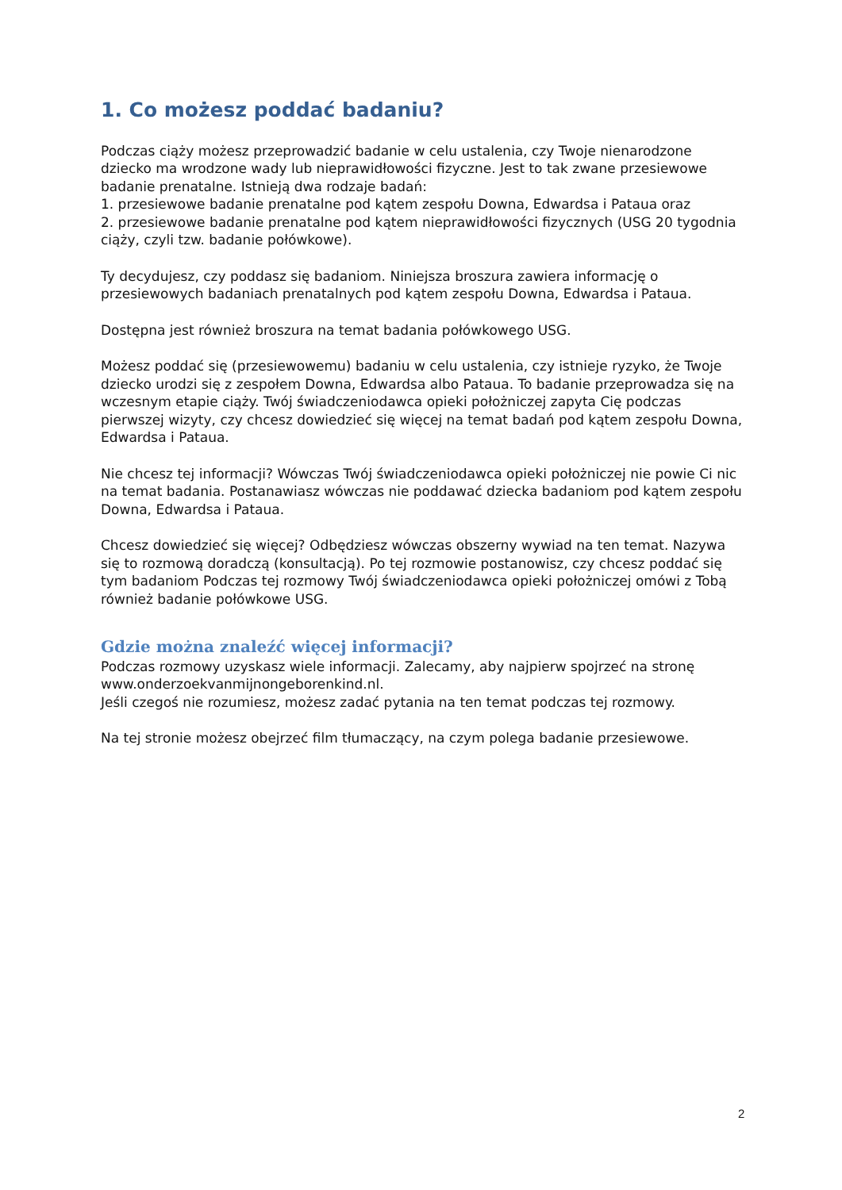1. Co możesz poddać badaniu?
Podczas ciąży możesz przeprowadzić badanie w celu ustalenia, czy Twoje nienarodzone dziecko ma wrodzone wady lub nieprawidłowości fizyczne. Jest to tak zwane przesiewowe badanie prenatalne. Istnieją dwa rodzaje badań:
1. przesiewowe badanie prenatalne pod kątem zespołu Downa, Edwardsa i Pataua oraz
2. przesiewowe badanie prenatalne pod kątem nieprawidłowości fizycznych (USG 20 tygodnia ciąży, czyli tzw. badanie połówkowe).
Ty decydujesz, czy poddasz się badaniom. Niniejsza broszura zawiera informację o przesiewowych badaniach prenatalnych pod kątem zespołu Downa, Edwardsa i Pataua.
Dostępna jest również broszura na temat badania połówkowego USG.
Możesz poddać się (przesiewowemu) badaniu w celu ustalenia, czy istnieje ryzyko, że Twoje dziecko urodzi się z zespołem Downa, Edwardsa albo Pataua. To badanie przeprowadza się na wczesnym etapie ciąży. Twój świadczeniodawca opieki położniczej zapyta Cię podczas pierwszej wizyty, czy chcesz dowiedzieć się więcej na temat badań pod kątem zespołu Downa, Edwardsa i Pataua.
Nie chcesz tej informacji? Wówczas Twój świadczeniodawca opieki położniczej nie powie Ci nic na temat badania. Postanawiasz wówczas nie poddawać dziecka badaniom pod kątem zespołu Downa, Edwardsa i Pataua.
Chcesz dowiedzieć się więcej? Odbędziesz wówczas obszerny wywiad na ten temat. Nazywa się to rozmową doradczą (konsultacją). Po tej rozmowie postanowisz, czy chcesz poddać się tym badaniom Podczas tej rozmowy Twój świadczeniodawca opieki położniczej omówi z Tobą również badanie połówkowe USG.
Gdzie można znaleźć więcej informacji?
Podczas rozmowy uzyskasz wiele informacji. Zalecamy, aby najpierw spojrzeć na stronę www.onderzoekvanmijnongeborenkind.nl.
Jeśli czegoś nie rozumiesz, możesz zadać pytania na ten temat podczas tej rozmowy.
Na tej stronie możesz obejrzeć film tłumaczący, na czym polega badanie przesiewowe.
2